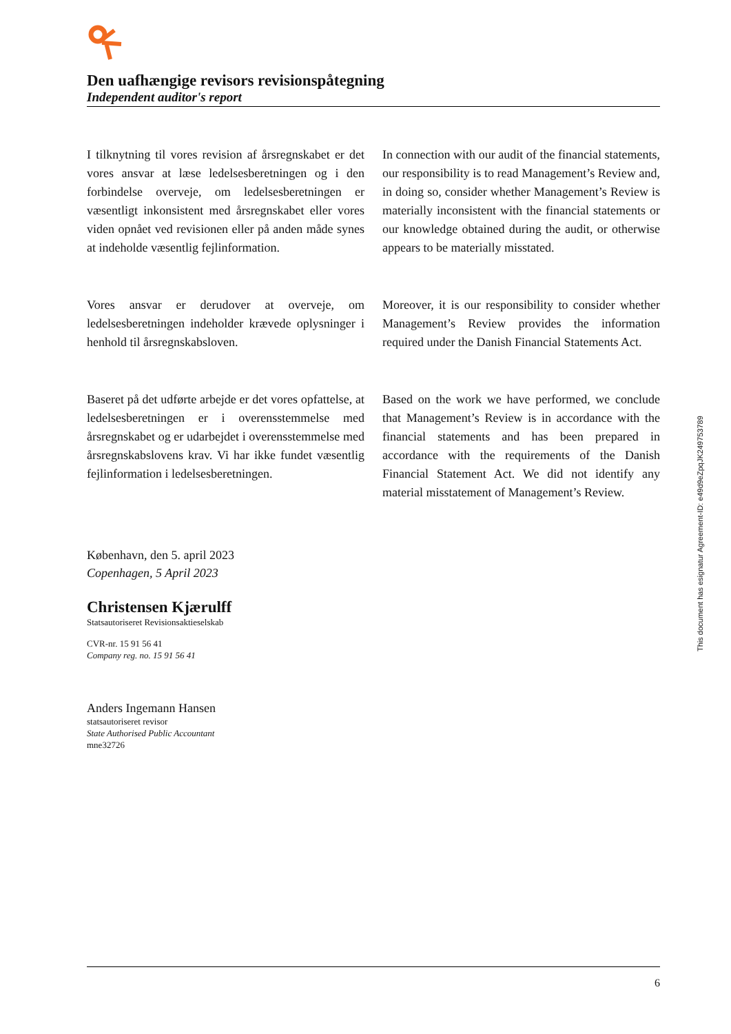Den uafhængige revisors revisionspåtegning
Independent auditor's report
I tilknytning til vores revision af årsregnskabet er det vores ansvar at læse ledelsesberetningen og i den forbindelse overveje, om ledelsesberetningen er væsentligt inkonsistent med årsregnskabet eller vores viden opnået ved revisionen eller på anden måde synes at indeholde væsentlig fejlinformation.
In connection with our audit of the financial statements, our responsibility is to read Management’s Review and, in doing so, consider whether Management’s Review is materially inconsistent with the financial statements or our knowledge obtained during the audit, or otherwise appears to be materially misstated.
Vores ansvar er derudover at overveje, om ledelsesberetningen indeholder krævede oplysninger i henhold til årsregnskabsloven.
Moreover, it is our responsibility to consider whether Management’s Review provides the information required under the Danish Financial Statements Act.
Baseret på det udførte arbejde er det vores opfattelse, at ledelsesberetningen er i overensstemmelse med årsregnskabet og er udarbejdet i overensstemmelse med årsregnskabslovens krav. Vi har ikke fundet væsentlig fejlinformation i ledelsesberetningen.
Based on the work we have performed, we conclude that Management’s Review is in accordance with the financial statements and has been prepared in accordance with the requirements of the Danish Financial Statement Act. We did not identify any material misstatement of Management’s Review.
København, den 5. april 2023
Copenhagen, 5 April 2023
Christensen Kjærulff
Statsautoriseret Revisionsaktieselskab
CVR-nr. 15 91 56 41
Company reg. no. 15 91 56 41
Anders Ingemann Hansen
statsautoriseret revisor
State Authorised Public Accountant
mne32726
This document has esignatur Agreement-ID: e49d9eZpqJK249753789
6